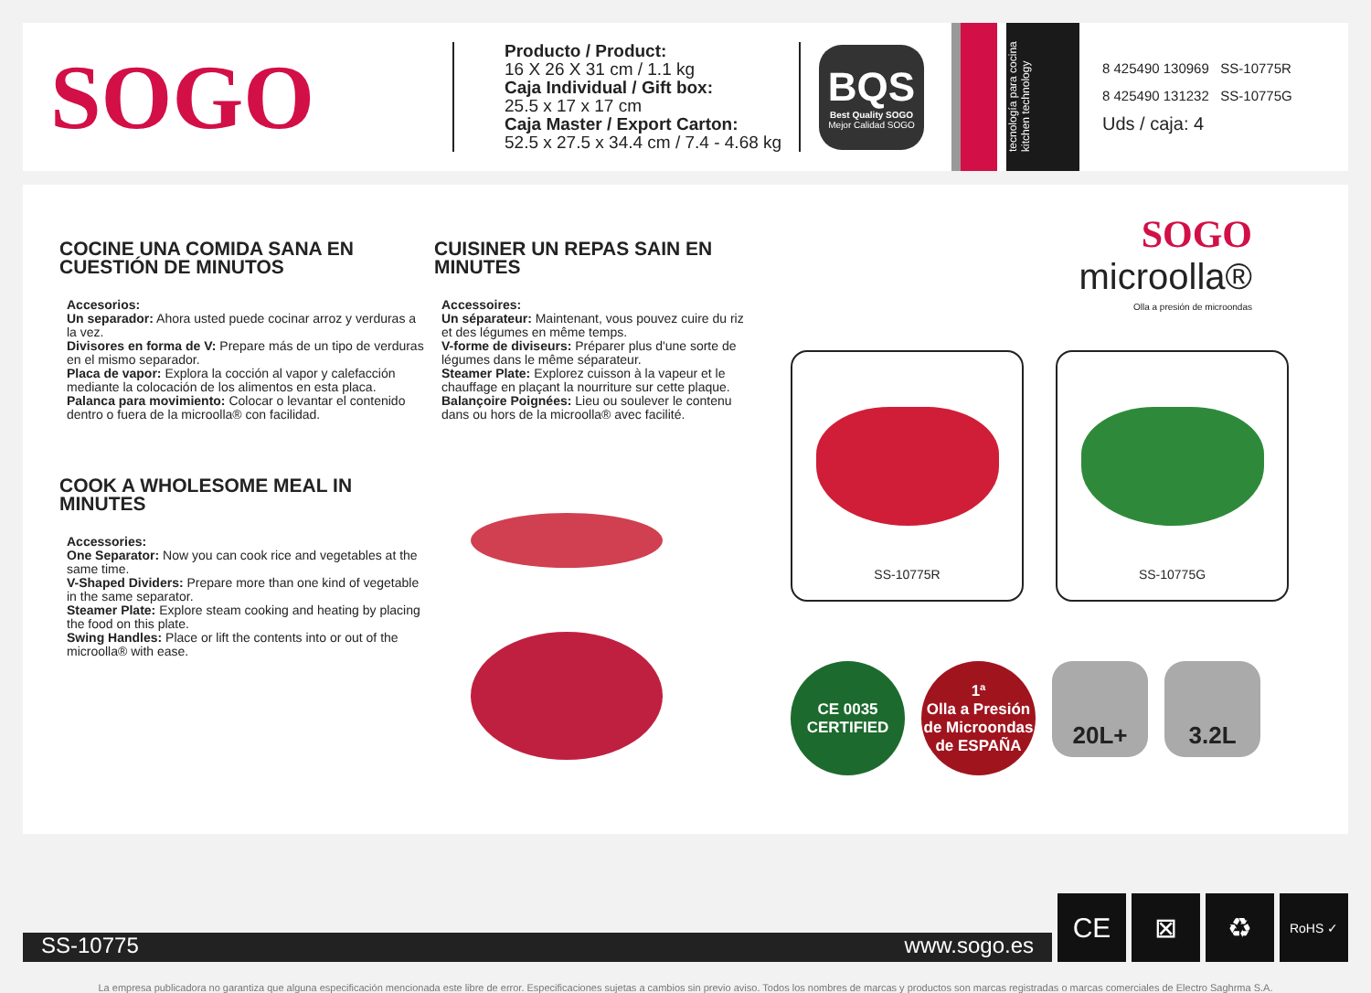SOGO
Producto / Product:
16 X 26 X 31 cm / 1.1 kg
Caja Individual / Gift box:
25.5 x 17 x 17 cm
Caja Master / Export Carton:
52.5 x 27.5 x 34.4 cm / 7.4 - 4.68 kg
BQS
Best Quality SOGO
Mejor Calidad SOGO
tecnología para cocina
kitchen technology
8 425490 130969 SS-10775R
8 425490 131232 SS-10775G
Uds / caja: 4
COCINE UNA COMIDA SANA EN CUESTIÓN DE MINUTOS
Accesorios:
Un separador: Ahora usted puede cocinar arroz y verduras a la vez.
Divisores en forma de V: Prepare más de un tipo de verduras en el mismo separador.
Placa de vapor: Explora la cocción al vapor y calefacción mediante la colocación de los alimentos en esta placa.
Palanca para movimiento: Colocar o levantar el contenido dentro o fuera de la microolla® con facilidad.
COOK A WHOLESOME MEAL IN MINUTES
Accessories:
One Separator: Now you can cook rice and vegetables at the same time.
V-Shaped Dividers: Prepare more than one kind of vegetable in the same separator.
Steamer Plate: Explore steam cooking and heating by placing the food on this plate.
Swing Handles: Place or lift the contents into or out of the microolla® with ease.
CUISINER UN REPAS SAIN EN MINUTES
Accessoires:
Un séparateur: Maintenant, vous pouvez cuire du riz et des légumes en même temps.
V-forme de diviseurs: Préparer plus d'une sorte de légumes dans le même séparateur.
Steamer Plate: Explorez cuisson à la vapeur et le chauffage en plaçant la nourriture sur cette plaque.
Balançoire Poignées: Lieu ou soulever le contenu dans ou hors de la microolla® avec facilité.
SOGO
microolla®
Olla a presión de microondas
SS-10775R SS-10775G
CE 0035
CERTIFIED
1ª
Olla a Presión de Microondas
de ESPAÑA
20L+ 3.2L
SS-10775 www.sogo.es
CE
⊠
♻
RoHS ✓
La empresa publicadora no garantiza que alguna especificación mencionada este libre de error. Especificaciones sujetas a cambios sin previo aviso. Todos los nombres de marcas y productos son marcas registradas o marcas comerciales de Electro Saghrma S.A.